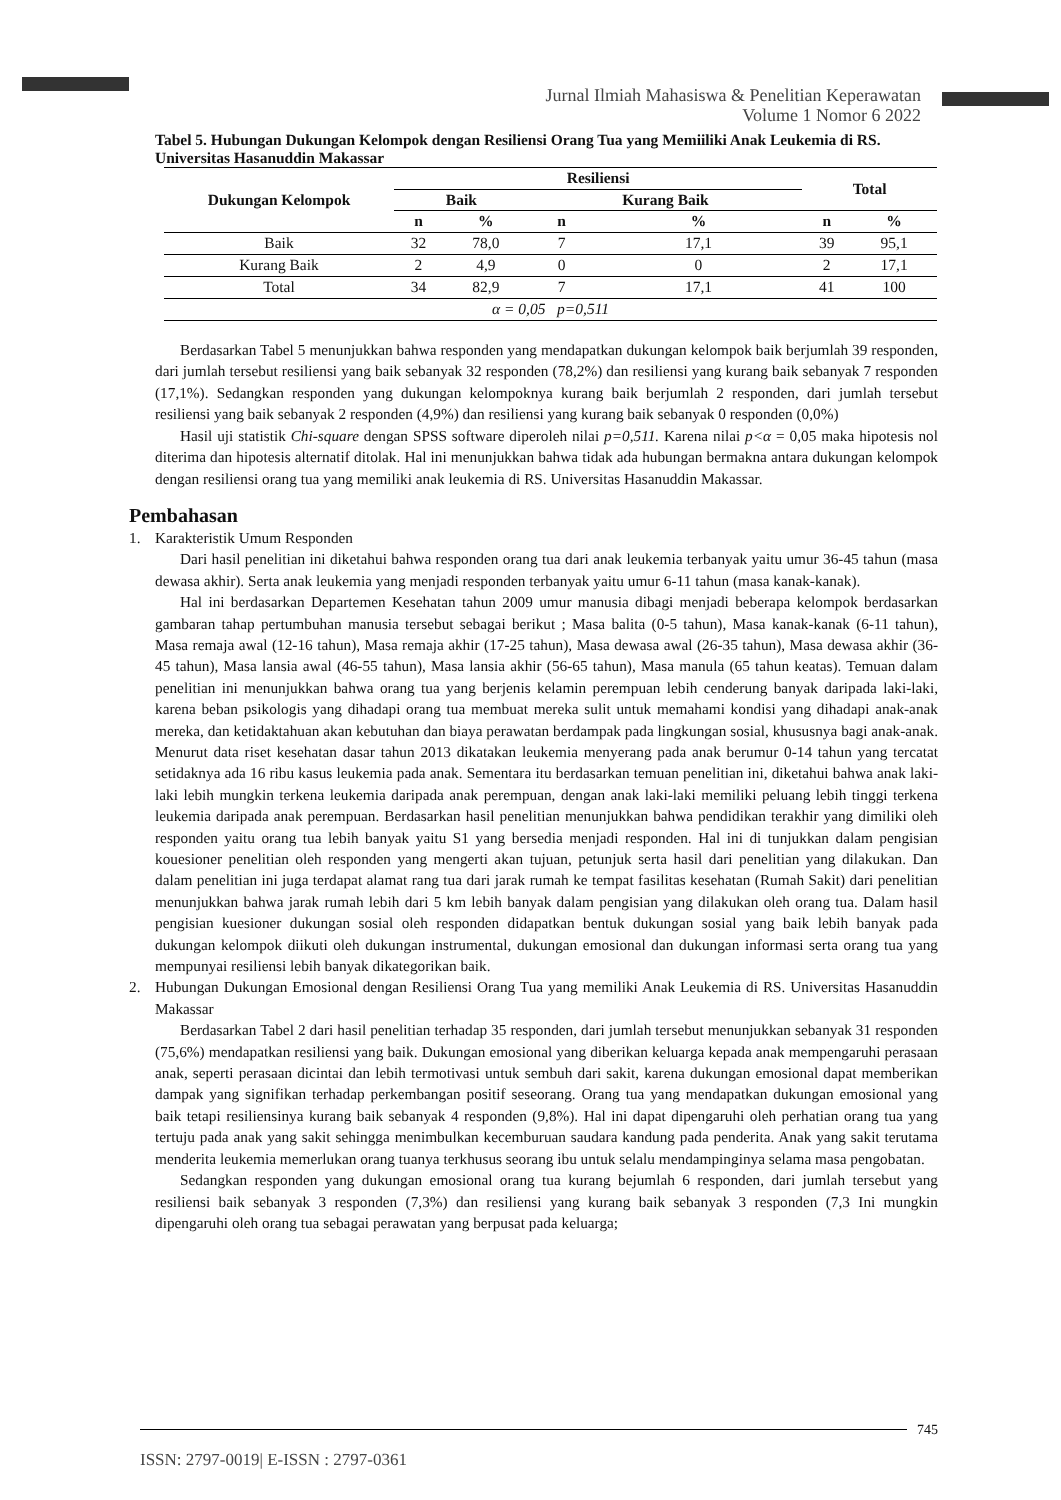Jurnal Ilmiah Mahasiswa & Penelitian Keperawatan
Volume 1 Nomor 6 2022
Tabel 5. Hubungan Dukungan Kelompok dengan Resiliensi Orang Tua yang Memiiliki Anak Leukemia di RS. Universitas Hasanuddin Makassar
| Dukungan Kelompok | Resiliensi | | | | Total | |
| --- | --- | --- | --- | --- | --- | --- |
| | Baik | | Kurang Baik | | | |
| | n | % | n | % | n | % |
| Baik | 32 | 78,0 | 7 | 17,1 | 39 | 95,1 |
| Kurang Baik | 2 | 4,9 | 0 | 0 | 2 | 17,1 |
| Total | 34 | 82,9 | 7 | 17,1 | 41 | 100 |
| α = 0,05 p=0,511 | | | | | | |
Berdasarkan Tabel 5 menunjukkan bahwa responden yang mendapatkan dukungan kelompok baik berjumlah 39 responden, dari jumlah tersebut resiliensi yang baik sebanyak 32 responden (78,2%) dan resiliensi yang kurang baik sebanyak 7 responden (17,1%). Sedangkan responden yang dukungan kelompoknya kurang baik berjumlah 2 responden, dari jumlah tersebut resiliensi yang baik sebanyak 2 responden (4,9%) dan resiliensi yang kurang baik sebanyak 0 responden (0,0%)
Hasil uji statistik Chi-square dengan SPSS software diperoleh nilai p=0,511. Karena nilai p<α = 0,05 maka hipotesis nol diterima dan hipotesis alternatif ditolak. Hal ini menunjukkan bahwa tidak ada hubungan bermakna antara dukungan kelompok dengan resiliensi orang tua yang memiliki anak leukemia di RS. Universitas Hasanuddin Makassar.
Pembahasan
1. Karakteristik Umum Responden
Dari hasil penelitian ini diketahui bahwa responden orang tua dari anak leukemia terbanyak yaitu umur 36-45 tahun (masa dewasa akhir). Serta anak leukemia yang menjadi responden terbanyak yaitu umur 6-11 tahun (masa kanak-kanak).
Hal ini berdasarkan Departemen Kesehatan tahun 2009 umur manusia dibagi menjadi beberapa kelompok berdasarkan gambaran tahap pertumbuhan manusia tersebut sebagai berikut ; Masa balita (0-5 tahun), Masa kanak-kanak (6-11 tahun), Masa remaja awal (12-16 tahun), Masa remaja akhir (17-25 tahun), Masa dewasa awal (26-35 tahun), Masa dewasa akhir (36-45 tahun), Masa lansia awal (46-55 tahun), Masa lansia akhir (56-65 tahun), Masa manula (65 tahun keatas). Temuan dalam penelitian ini menunjukkan bahwa orang tua yang berjenis kelamin perempuan lebih cenderung banyak daripada laki-laki, karena beban psikologis yang dihadapi orang tua membuat mereka sulit untuk memahami kondisi yang dihadapi anak-anak mereka, dan ketidaktahuan akan kebutuhan dan biaya perawatan berdampak pada lingkungan sosial, khususnya bagi anak-anak. Menurut data riset kesehatan dasar tahun 2013 dikatakan leukemia menyerang pada anak berumur 0-14 tahun yang tercatat setidaknya ada 16 ribu kasus leukemia pada anak. Sementara itu berdasarkan temuan penelitian ini, diketahui bahwa anak laki-laki lebih mungkin terkena leukemia daripada anak perempuan, dengan anak laki-laki memiliki peluang lebih tinggi terkena leukemia daripada anak perempuan. Berdasarkan hasil penelitian menunjukkan bahwa pendidikan terakhir yang dimiliki oleh responden yaitu orang tua lebih banyak yaitu S1 yang bersedia menjadi responden. Hal ini di tunjukkan dalam pengisian kouesioner penelitian oleh responden yang mengerti akan tujuan, petunjuk serta hasil dari penelitian yang dilakukan. Dan dalam penelitian ini juga terdapat alamat rang tua dari jarak rumah ke tempat fasilitas kesehatan (Rumah Sakit) dari penelitian menunjukkan bahwa jarak rumah lebih dari 5 km lebih banyak dalam pengisian yang dilakukan oleh orang tua. Dalam hasil pengisian kuesioner dukungan sosial oleh responden didapatkan bentuk dukungan sosial yang baik lebih banyak pada dukungan kelompok diikuti oleh dukungan instrumental, dukungan emosional dan dukungan informasi serta orang tua yang mempunyai resiliensi lebih banyak dikategorikan baik.
2. Hubungan Dukungan Emosional dengan Resiliensi Orang Tua yang memiliki Anak Leukemia di RS. Universitas Hasanuddin Makassar
Berdasarkan Tabel 2 dari hasil penelitian terhadap 35 responden, dari jumlah tersebut menunjukkan sebanyak 31 responden (75,6%) mendapatkan resiliensi yang baik. Dukungan emosional yang diberikan keluarga kepada anak mempengaruhi perasaan anak, seperti perasaan dicintai dan lebih termotivasi untuk sembuh dari sakit, karena dukungan emosional dapat memberikan dampak yang signifikan terhadap perkembangan positif seseorang. Orang tua yang mendapatkan dukungan emosional yang baik tetapi resiliensinya kurang baik sebanyak 4 responden (9,8%). Hal ini dapat dipengaruhi oleh perhatian orang tua yang tertuju pada anak yang sakit sehingga menimbulkan kecemburuan saudara kandung pada penderita. Anak yang sakit terutama menderita leukemia memerlukan orang tuanya terkhusus seorang ibu untuk selalu mendampinginya selama masa pengobatan.
Sedangkan responden yang dukungan emosional orang tua kurang bejumlah 6 responden, dari jumlah tersebut yang resiliensi baik sebanyak 3 responden (7,3%) dan resiliensi yang kurang baik sebanyak 3 responden (7,3 Ini mungkin dipengaruhi oleh orang tua sebagai perawatan yang berpusat pada keluarga;
745
ISSN: 2797-0019| E-ISSN : 2797-0361